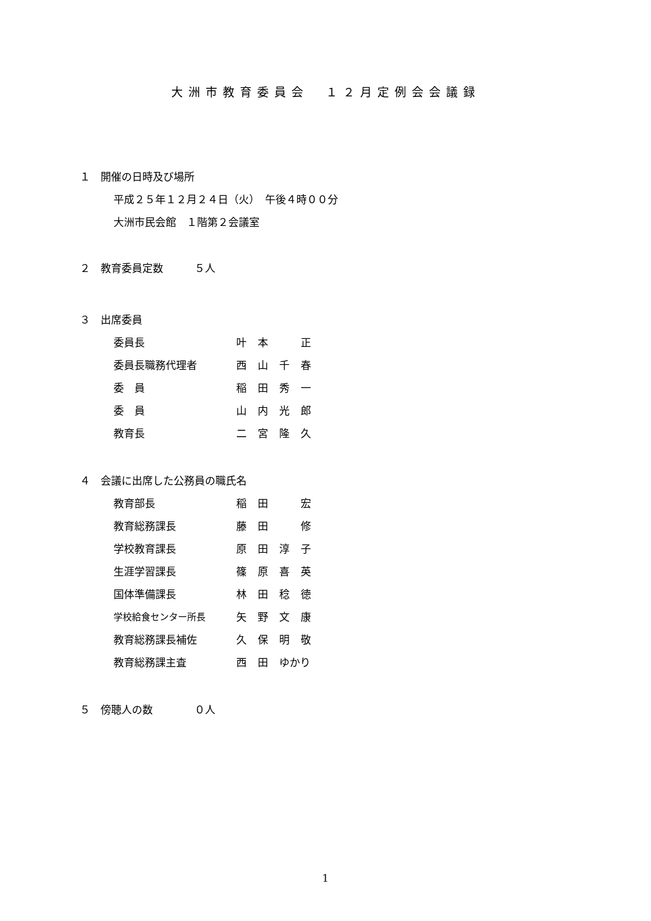大洲市教育委員会　１２月定例会会議録
１　開催の日時及び場所
平成２５年１２月２４日（火）　午後４時００分
大洲市民会館　１階第２会議室
２　教育委員定数　　　５人
３　出席委員
委員長 叶本　正
委員長職務代理者 西山千春
委　員 稲田秀一
委　員 山内光郎
教育長 二宮隆久
４　会議に出席した公務員の職氏名
教育部長 稲田　宏
教育総務課長 藤田　修
学校教育課長 原田淳子
生涯学習課長 篠原喜英
国体準備課長 林田稔徳
学校給食センター所長 矢野文康
教育総務課長補佐 久保明敬
教育総務課主査 西田 ゆかり
５　傍聴人の数　　　　０人
1